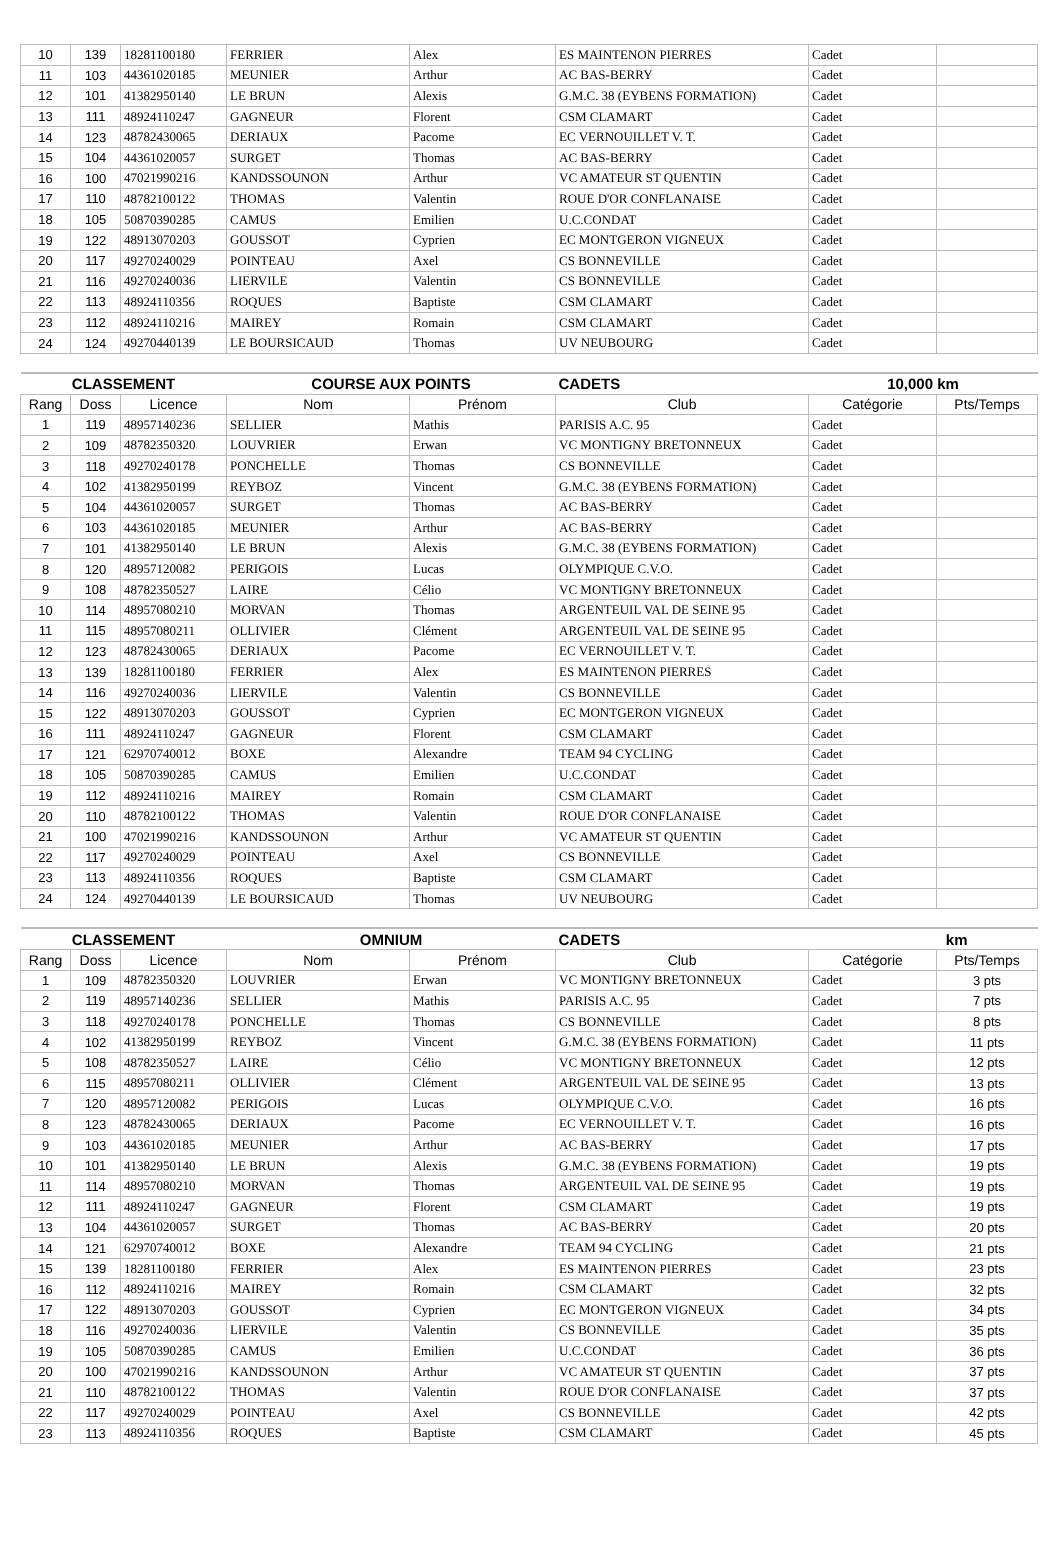| 10 | 139 | 18281100180 | FERRIER | Alex | ES MAINTENON PIERRES | Cadet | |
| 11 | 103 | 44361020185 | MEUNIER | Arthur | AC BAS-BERRY | Cadet | |
| 12 | 101 | 41382950140 | LE BRUN | Alexis | G.M.C. 38 (EYBENS FORMATION) | Cadet | |
| 13 | 111 | 48924110247 | GAGNEUR | Florent | CSM CLAMART | Cadet | |
| 14 | 123 | 48782430065 | DERIAUX | Pacome | EC VERNOUILLET V. T. | Cadet | |
| 15 | 104 | 44361020057 | SURGET | Thomas | AC BAS-BERRY | Cadet | |
| 16 | 100 | 47021990216 | KANDSSOUNON | Arthur | VC AMATEUR ST QUENTIN | Cadet | |
| 17 | 110 | 48782100122 | THOMAS | Valentin | ROUE D'OR CONFLANAISE | Cadet | |
| 18 | 105 | 50870390285 | CAMUS | Emilien | U.C.CONDAT | Cadet | |
| 19 | 122 | 48913070203 | GOUSSOT | Cyprien | EC MONTGERON VIGNEUX | Cadet | |
| 20 | 117 | 49270240029 | POINTEAU | Axel | CS BONNEVILLE | Cadet | |
| 21 | 116 | 49270240036 | LIERVILE | Valentin | CS BONNEVILLE | Cadet | |
| 22 | 113 | 48924110356 | ROQUES | Baptiste | CSM CLAMART | Cadet | |
| 23 | 112 | 48924110216 | MAIREY | Romain | CSM CLAMART | Cadet | |
| 24 | 124 | 49270440139 | LE BOURSICAUD | Thomas | UV NEUBOURG | Cadet | |
| CLASSEMENT | | | COURSE AUX POINTS | | CADETS | 10,000 km | |
| --- | --- | --- | --- | --- | --- | --- | --- |
| Rang | Doss | Licence | Nom | Prénom | Club | Catégorie | Pts/Temps |
| 1 | 119 | 48957140236 | SELLIER | Mathis | PARISIS A.C. 95 | Cadet | |
| 2 | 109 | 48782350320 | LOUVRIER | Erwan | VC MONTIGNY BRETONNEUX | Cadet | |
| 3 | 118 | 49270240178 | PONCHELLE | Thomas | CS BONNEVILLE | Cadet | |
| 4 | 102 | 41382950199 | REYBOZ | Vincent | G.M.C. 38 (EYBENS FORMATION) | Cadet | |
| 5 | 104 | 44361020057 | SURGET | Thomas | AC BAS-BERRY | Cadet | |
| 6 | 103 | 44361020185 | MEUNIER | Arthur | AC BAS-BERRY | Cadet | |
| 7 | 101 | 41382950140 | LE BRUN | Alexis | G.M.C. 38 (EYBENS FORMATION) | Cadet | |
| 8 | 120 | 48957120082 | PERIGOIS | Lucas | OLYMPIQUE C.V.O. | Cadet | |
| 9 | 108 | 48782350527 | LAIRE | Célio | VC MONTIGNY BRETONNEUX | Cadet | |
| 10 | 114 | 48957080210 | MORVAN | Thomas | ARGENTEUIL VAL DE SEINE 95 | Cadet | |
| 11 | 115 | 48957080211 | OLLIVIER | Clément | ARGENTEUIL VAL DE SEINE 95 | Cadet | |
| 12 | 123 | 48782430065 | DERIAUX | Pacome | EC VERNOUILLET V. T. | Cadet | |
| 13 | 139 | 18281100180 | FERRIER | Alex | ES MAINTENON PIERRES | Cadet | |
| 14 | 116 | 49270240036 | LIERVILE | Valentin | CS BONNEVILLE | Cadet | |
| 15 | 122 | 48913070203 | GOUSSOT | Cyprien | EC MONTGERON VIGNEUX | Cadet | |
| 16 | 111 | 48924110247 | GAGNEUR | Florent | CSM CLAMART | Cadet | |
| 17 | 121 | 62970740012 | BOXE | Alexandre | TEAM 94 CYCLING | Cadet | |
| 18 | 105 | 50870390285 | CAMUS | Emilien | U.C.CONDAT | Cadet | |
| 19 | 112 | 48924110216 | MAIREY | Romain | CSM CLAMART | Cadet | |
| 20 | 110 | 48782100122 | THOMAS | Valentin | ROUE D'OR CONFLANAISE | Cadet | |
| 21 | 100 | 47021990216 | KANDSSOUNON | Arthur | VC AMATEUR ST QUENTIN | Cadet | |
| 22 | 117 | 49270240029 | POINTEAU | Axel | CS BONNEVILLE | Cadet | |
| 23 | 113 | 48924110356 | ROQUES | Baptiste | CSM CLAMART | Cadet | |
| 24 | 124 | 49270440139 | LE BOURSICAUD | Thomas | UV NEUBOURG | Cadet | |
| CLASSEMENT | | | OMNIUM | | CADETS | km | |
| --- | --- | --- | --- | --- | --- | --- | --- |
| Rang | Doss | Licence | Nom | Prénom | Club | Catégorie | Pts/Temps |
| 1 | 109 | 48782350320 | LOUVRIER | Erwan | VC MONTIGNY BRETONNEUX | Cadet | 3 pts |
| 2 | 119 | 48957140236 | SELLIER | Mathis | PARISIS A.C. 95 | Cadet | 7 pts |
| 3 | 118 | 49270240178 | PONCHELLE | Thomas | CS BONNEVILLE | Cadet | 8 pts |
| 4 | 102 | 41382950199 | REYBOZ | Vincent | G.M.C. 38 (EYBENS FORMATION) | Cadet | 11 pts |
| 5 | 108 | 48782350527 | LAIRE | Célio | VC MONTIGNY BRETONNEUX | Cadet | 12 pts |
| 6 | 115 | 48957080211 | OLLIVIER | Clément | ARGENTEUIL VAL DE SEINE 95 | Cadet | 13 pts |
| 7 | 120 | 48957120082 | PERIGOIS | Lucas | OLYMPIQUE C.V.O. | Cadet | 16 pts |
| 8 | 123 | 48782430065 | DERIAUX | Pacome | EC VERNOUILLET V. T. | Cadet | 16 pts |
| 9 | 103 | 44361020185 | MEUNIER | Arthur | AC BAS-BERRY | Cadet | 17 pts |
| 10 | 101 | 41382950140 | LE BRUN | Alexis | G.M.C. 38 (EYBENS FORMATION) | Cadet | 19 pts |
| 11 | 114 | 48957080210 | MORVAN | Thomas | ARGENTEUIL VAL DE SEINE 95 | Cadet | 19 pts |
| 12 | 111 | 48924110247 | GAGNEUR | Florent | CSM CLAMART | Cadet | 19 pts |
| 13 | 104 | 44361020057 | SURGET | Thomas | AC BAS-BERRY | Cadet | 20 pts |
| 14 | 121 | 62970740012 | BOXE | Alexandre | TEAM 94 CYCLING | Cadet | 21 pts |
| 15 | 139 | 18281100180 | FERRIER | Alex | ES MAINTENON PIERRES | Cadet | 23 pts |
| 16 | 112 | 48924110216 | MAIREY | Romain | CSM CLAMART | Cadet | 32 pts |
| 17 | 122 | 48913070203 | GOUSSOT | Cyprien | EC MONTGERON VIGNEUX | Cadet | 34 pts |
| 18 | 116 | 49270240036 | LIERVILE | Valentin | CS BONNEVILLE | Cadet | 35 pts |
| 19 | 105 | 50870390285 | CAMUS | Emilien | U.C.CONDAT | Cadet | 36 pts |
| 20 | 100 | 47021990216 | KANDSSOUNON | Arthur | VC AMATEUR ST QUENTIN | Cadet | 37 pts |
| 21 | 110 | 48782100122 | THOMAS | Valentin | ROUE D'OR CONFLANAISE | Cadet | 37 pts |
| 22 | 117 | 49270240029 | POINTEAU | Axel | CS BONNEVILLE | Cadet | 42 pts |
| 23 | 113 | 48924110356 | ROQUES | Baptiste | CSM CLAMART | Cadet | 45 pts |